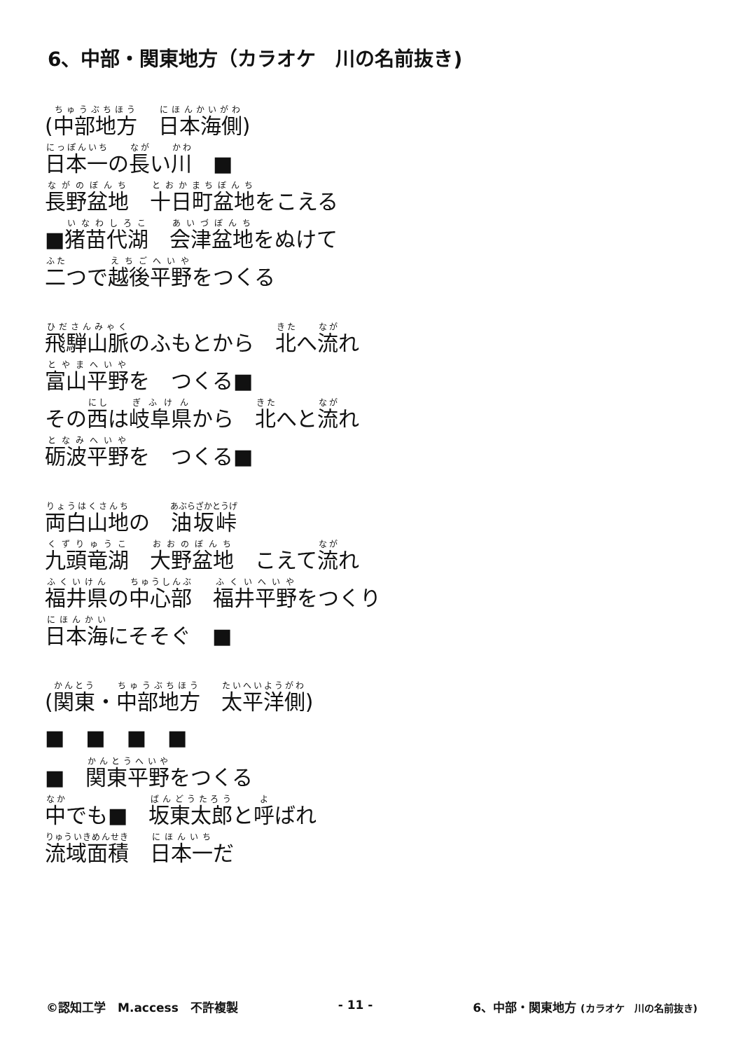6、中部・関東地方（カラオケ　川の名前抜き)
(中部地方　日本海側)
日本一の長い川　■
長野盆地　十日町盆地をこえる
■猪苗代湖　会津盆地をぬけて
二つで越後平野をつくる
飛騨山脈のふもとから　北へ流れ
富山平野を　つくる■
その西は岐阜県から　北へと流れ
砺波平野を　つくる■
両白山地の　油坂峠
九頭竜湖　大野盆地　こえて流れ
福井県の中心部　福井平野をつくり
日本海にそそぐ　■
(関東・中部地方　太平洋側)
■　■　■　■
■　関東平野をつくる
中でも■　坂東太郎と呼ばれ
流域面積　日本一だ
©認知工学　M.access　不許複製 - 11 - 6、中部・関東地方 (カラオケ　川の名前抜き)